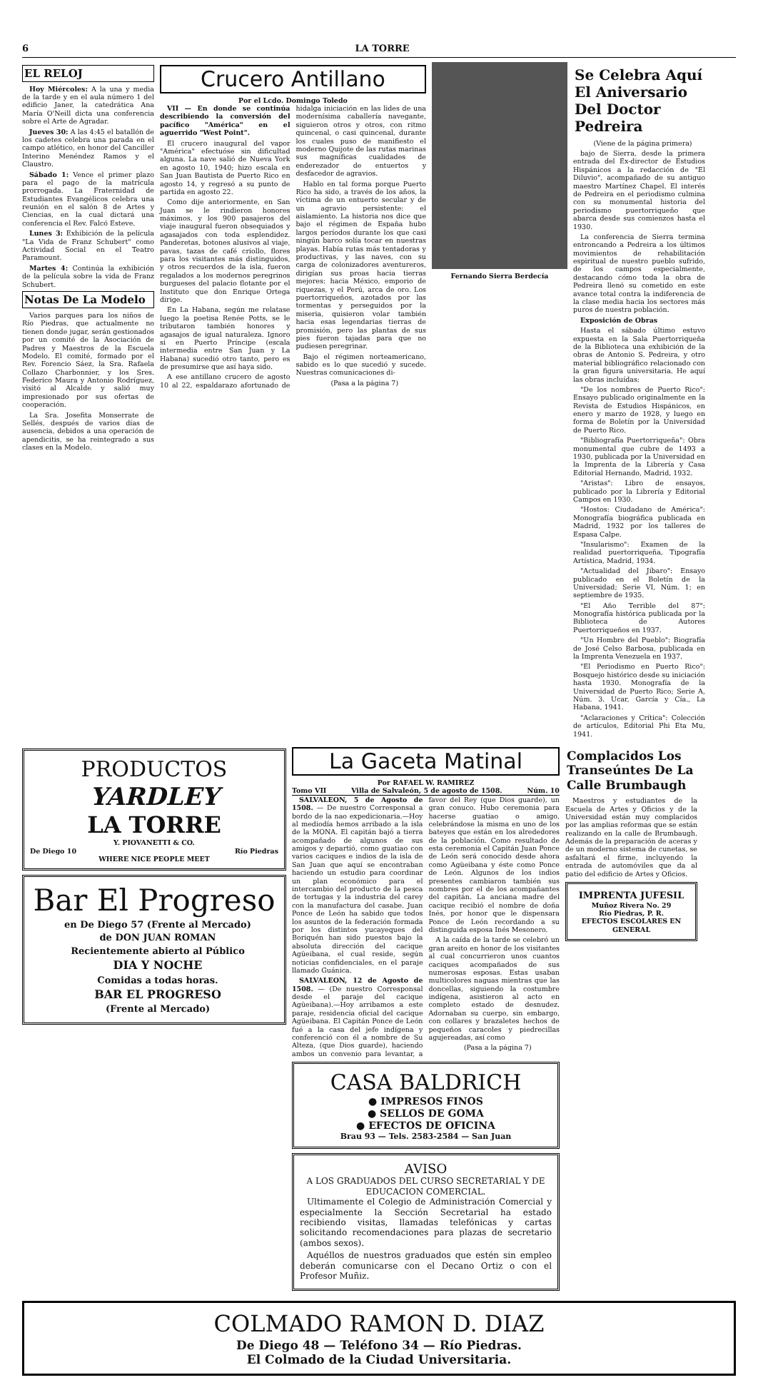6 LA TORRE
EL RELOJ
Hoy Miércoles: A la una y media de la tarde y en el aula número 1 del edificio Janer, la catedrática Ana María O'Neill dicta una conferencia sobre el Arte de Agradar.
Jueves 30: A las 4:45 el batallón de los cadetes celebra una parada en el campo atlético, en honor del Canciller Interino Menéndez Ramos y el Claustro.
Sábado 1: Vence el primer plazo para el pago de la matrícula prorrogada. La Fraternidad de Estudiantes Evangélicos celebra una reunión en el salón 8 de Artes y Ciencias, en la cual dictará una conferencia el Rev. Falcó Esteve.
Lunes 3: Exhibición de la película "La Vida de Franz Schubert" como Actividad Social en el Teatro Paramount.
Martes 4: Continúa la exhibición de la película sobre la vida de Franz Schubert.
Notas De La Modelo
Varios parques para los niños de Río Piedras, que actualmente no tienen donde jugar, serán gestionados por un comité de la Asociación de Padres y Maestros de la Escuela Modelo. El comité, formado por el Rev. Forencio Sáez, la Sra. Rafaela Collazo Charbonnier, y los Sres. Federico Maura y Antonio Rodríguez, visitó al Alcalde y salió muy impresionado por sus ofertas de cooperación.
La Sra. Josefita Monserrate de Sellés, después de varios días de ausencia, debidos a una operación de apendicitis, se ha reintegrado a sus clases en la Modelo.
Crucero Antillano
Por el Lcdo. Domingo Toledo
VII — En donde se continúa describiendo la conversión del pacífico "América" en el aguerrido "West Point".
El crucero inaugural del vapor "América" efectuóse sin dificultad alguna. La nave salió de Nueva York en agosto 10, 1940; hizo escala en San Juan Bautista de Puerto Rico en agosto 14, y regresó a su punto de partida en agosto 22.
Como dije anteriormente, en San Juan se le rindieron honores máximos, y los 900 pasajeros del viaje inaugural fueron obsequiados y agasajados con toda esplendidez. Panderetas, botones alusivos al viaje, pavas, tazas de café criollo, flores para los visitantes más distinguidos, y otros recuerdos de la isla, fueron regalados a los modernos peregrinos burgueses del palacio flotante por el Instituto que don Enrique Ortega dirige.
En La Habana, según me relatase luego la poetisa Renée Potts, se le tributaron también honores y agasajos de igual naturaleza. Ignoro si en Puerto Príncipe (escala intermedia entre San Juan y La Habana) sucedió otro tanto, pero es de presumirse que así haya sido.
A ese antillano crucero de agosto 10 al 22, espaldarazo afortunado de hidalga iniciación en las lides de una modernísima caballería navegante, siguieron otros y otros, con ritmo quincenal, o casi quincenal, durante los cuales puso de manifiesto el moderno Quijote de las rutas marinas sus magníficas cualidades de enderezador de entuertos y desfacedor de agravios.
Hablo en tal forma porque Puerto Rico ha sido, a través de los años, la víctima de un entuerto secular y de un agravio persistente: el aislamiento. La historia nos dice que bajo el régimen de España hubo largos períodos durante los que casi ningún barco solía tocar en nuestras playas. Había rutas más tentadoras y productivas, y las naves, con su carga de colonizadores aventureros, dirigían sus proas hacia tierras mejores: hacia México, emporio de riquezas, y el Perú, arca de oro. Los puertorriqueños, azotados por las tormentas y perseguidos por la miseria, quisieron volar también hacia esas legendarias tierras de promisión, pero las plantas de sus pies fueron tajadas para que no pudiesen peregrinar.
Bajo el régimen norteamericano, sabido es lo que sucedió y sucede. Nuestras comunicaciones di-
(Pasa a la página 7)
Fernando Sierra Berdecía
Se Celebra Aquí El Aniversario Del Doctor Pedreira
(Viene de la página primera)
bajo de Sierra, desde la primera entrada del Ex-director de Estudios Hispánicos a la redacción de "El Diluvio", acompañado de su antiguo maestro Martínez Chapel. El interés de Pedreira en el periodismo culmina con su monumental historia del periodismo puertorriqueño que abarca desde sus comienzos hasta el 1930.
La conferencia de Sierra termina entroncando a Pedreira a los últimos movimientos de rehabilitación espiritual de nuestro pueblo sufrido, de los campos especialmente, destacando cómo toda la obra de Pedreira llenó su cometido en este avance total contra la indiferencia de la clase media hacia los sectores más puros de nuestra población.
Exposición de Obras
Hasta el sábado último estuvo expuesta en la Sala Puertorriqueña de la Biblioteca una exhibición de la obras de Antonio S. Pedreira, y otro material bibliográfico relacionado con la gran figura universitaria. He aquí las obras incluídas:
"De los nombres de Puerto Rico": Ensayo publicado originalmente en la Revista de Estudios Hispánicos, en enero y marzo de 1928, y luego en forma de Boletín por la Universidad de Puerto Rico.
"Bibliografía Puertorriqueña": Obra monumental que cubre de 1493 a 1930, publicada por la Universidad en la Imprenta de la Librería y Casa Editorial Hernando, Madrid, 1932.
"Aristas": Libro de ensayos, publicado por la Librería y Editorial Campos en 1930.
"Hostos: Ciudadano de América": Monografía biográfica publicada en Madrid, 1932 por los talleres de Espasa Calpe.
"Insularismo": Examen de la realidad puertorriqueña, Tipografía Artística, Madrid, 1934.
"Actualidad del Jíbaro": Ensayo publicado en el Boletín de la Universidad; Serie VI, Núm. 1; en septiembre de 1935.
"El Año Terrible del 87": Monografía histórica publicada por la Biblioteca de Autores Puertorriqueños en 1937.
"Un Hombre del Pueblo": Biografía de José Celso Barbosa, publicada en la Imprenta Venezuela en 1937.
"El Periodismo en Puerto Rico": Bosquejo histórico desde su iniciación hasta 1930. Monografía de la Universidad de Puerto Rico; Serie A, Núm. 3. Ucar, García y Cía., La Habana, 1941.
"Aclaraciones y Crítica": Colección de artículos, Editorial Phi Eta Mu, 1941.
PRODUCTOS
YARDLEY
LA TORRE
Y. PIOVANETTI & CO.
De Diego 10 Río Piedras
WHERE NICE PEOPLE MEET
Bar El Progreso
en De Diego 57 (Frente al Mercado)
de DON JUAN ROMAN
Recientemente abierto al Público
DIA Y NOCHE
Comidas a todas horas.
BAR EL PROGRESO
(Frente al Mercado)
La Gaceta Matinal
Por RAFAEL W. RAMIREZ
Tomo VII Villa de Salvaleón, 5 de agosto de 1508. Núm. 10
SALVALEON, 5 de Agosto de 1508. — De nuestro Corresponsal a bordo de la nao expedicionaria.—Hoy al mediodía hemos arribado a la isla de la MONA. El capitán bajó a tierra acompañado de algunos de sus amigos y departió, como guatiao con varios caciques e indios de la isla de San Juan que aquí se encontraban haciendo un estudio para coordinar un plan económico para el intercambio del producto de la pesca de tortugas y la industria del carey con la manufactura del casabe. Juan Ponce de León ha sabido que todos los asuntos de la federación formada por los distintos yucayeques del Boriquén han sido puestos bajo la absoluta dirección del cacique Agüeibana, el cual reside, según noticias confidenciales, en el paraje llamado Guánica.
SALVALEON, 12 de Agosto de 1508. — (De nuestro Corresponsal desde el paraje del cacique Agüeibana).—Hoy arribamos a este paraje, residencia oficial del cacique Agüeibana. El Capitán Ponce de León fué a la casa del jefe indígena y conferenció con él a nombre de Su Alteza, (que Dios guarde), haciendo ambos un convenio para levantar, a favor del Rey (que Dios guarde), un gran conuco. Hubo ceremonia para hacerse guatiao o amigo, celebrándose la misma en uno de los bateyes que están en los alrededores de la población. Como resultado de esta ceremonia el Capitán Juan Ponce de León será conocido desde ahora como Agüeibana y éste como Ponce de León. Algunos de los indios presentes cambiaron también sus nombres por el de los acompañantes del capitán. La anciana madre del cacique recibió el nombre de doña Inés, por honor que le dispensara Ponce de León recordando a su distinguida esposa Inés Mesonero.
A la caída de la tarde se celebró un gran areito en honor de los visitantes al cual concurrieron unos cuantos caciques acompañados de sus numerosas esposas. Estas usaban multicolores naguas mientras que las doncellas, siguiendo la costumbre indígena, asistieron al acto en completo estado de desnudez. Adornaban su cuerpo, sin embargo, con collares y brazaletes hechos de pequeños caracoles y piedrecillas agujereadas, así como
(Pasa a la página 7)
CASA BALDRICH
● IMPRESOS FINOS
● SELLOS DE GOMA
● EFECTOS DE OFICINA
Brau 93 — Tels. 2583-2584 — San Juan
AVISO
A LOS GRADUADOS DEL CURSO SECRETARIAL Y DE EDUCACION COMERCIAL.
Ultimamente el Colegio de Administración Comercial y especialmente la Sección Secretarial ha estado recibiendo visitas, llamadas telefónicas y cartas solicitando recomendaciones para plazas de secretario (ambos sexos).
Aquéllos de nuestros graduados que estén sin empleo deberán comunicarse con el Decano Ortiz o con el Profesor Muñiz.
Complacidos Los Transeúntes De La Calle Brumbaugh
Maestros y estudiantes de la Escuela de Artes y Oficios y de la Universidad están muy complacidos por las amplias reformas que se están realizando en la calle de Brumbaugh. Además de la preparación de aceras y de un moderno sistema de cunetas, se asfaltará el firme, incluyendo la entrada de automóviles que da al patio del edificio de Artes y Oficios.
IMPRENTA JUFESIL
Muñoz Rivera No. 29
Río Piedras, P. R.
EFECTOS ESCOLARES EN GENERAL
COLMADO RAMON D. DIAZ
De Diego 48 — Teléfono 34 — Río Piedras.
El Colmado de la Ciudad Universitaria.